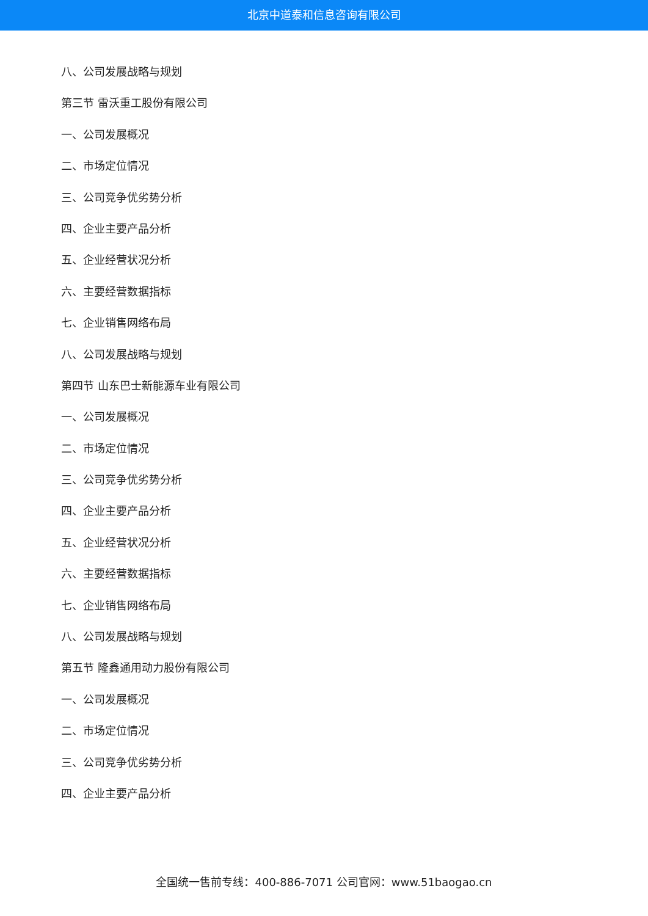北京中道泰和信息咨询有限公司
八、公司发展战略与规划
第三节 雷沃重工股份有限公司
一、公司发展概况
二、市场定位情况
三、公司竞争优劣势分析
四、企业主要产品分析
五、企业经营状况分析
六、主要经营数据指标
七、企业销售网络布局
八、公司发展战略与规划
第四节 山东巴士新能源车业有限公司
一、公司发展概况
二、市场定位情况
三、公司竞争优劣势分析
四、企业主要产品分析
五、企业经营状况分析
六、主要经营数据指标
七、企业销售网络布局
八、公司发展战略与规划
第五节 隆鑫通用动力股份有限公司
一、公司发展概况
二、市场定位情况
三、公司竞争优劣势分析
四、企业主要产品分析
全国统一售前专线：400-886-7071 公司官网：www.51baogao.cn